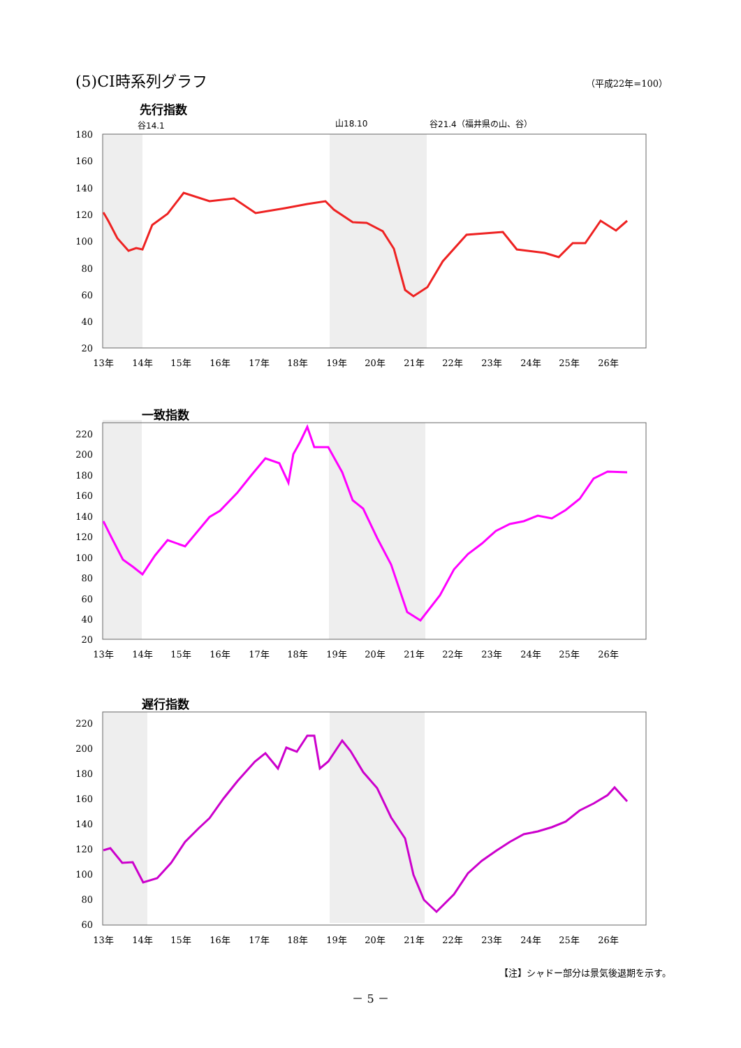(5)CI時系列グラフ
（平成22年=100）
先行指数
谷14.1
山18.10
谷21.4（福井県の山、谷）
180
160
140
120
100
80
60
40
20
13年
14年
15年
16年
17年
18年
19年
20年
21年
22年
23年
24年
25年
26年
一致指数
220
200
180
160
140
120
100
80
60
40
20
13年
14年
15年
16年
17年
18年
19年
20年
21年
22年
23年
24年
25年
26年
遅行指数
220
200
180
160
140
120
100
80
60
13年
14年
15年
16年
17年
18年
19年
20年
21年
22年
23年
24年
25年
26年
【注】シャドー部分は景気後退期を示す。
－ 5 －